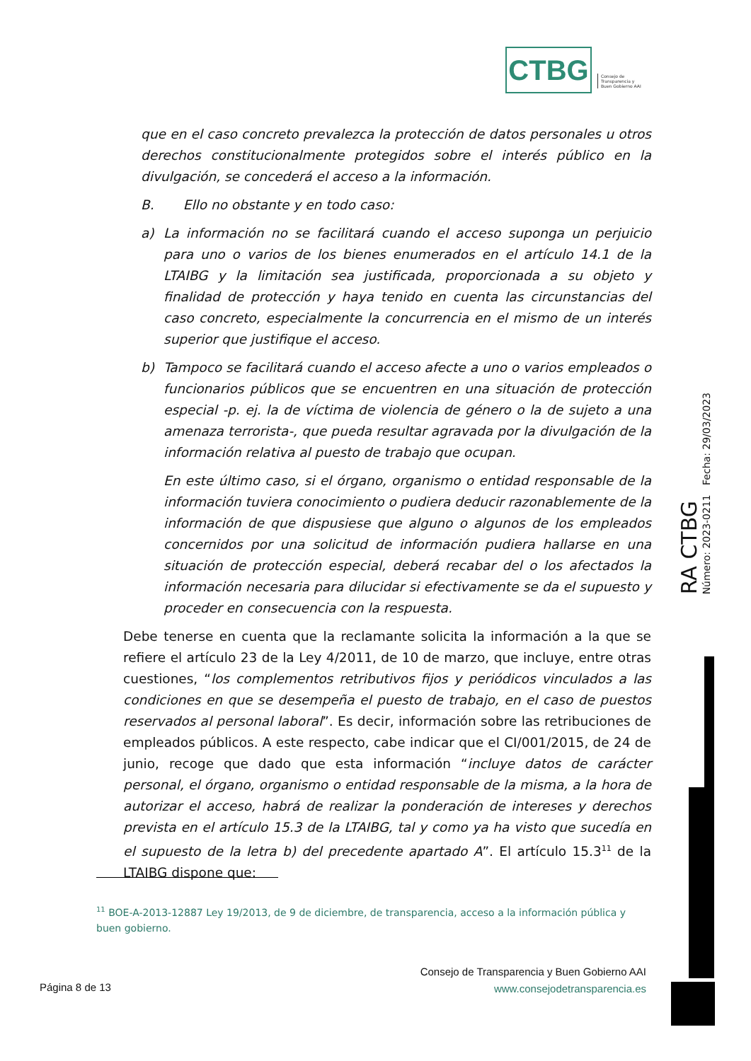CTBG
Consejo de
Transparencia y
Buen Gobierno AAI
que en el caso concreto prevalezca la protección de datos personales u otros derechos constitucionalmente protegidos sobre el interés público en la divulgación, se concederá el acceso a la información.
B. Ello no obstante y en todo caso:
a) La información no se facilitará cuando el acceso suponga un perjuicio para uno o varios de los bienes enumerados en el artículo 14.1 de la LTAIBG y la limitación sea justificada, proporcionada a su objeto y finalidad de protección y haya tenido en cuenta las circunstancias del caso concreto, especialmente la concurrencia en el mismo de un interés superior que justifique el acceso.
b) Tampoco se facilitará cuando el acceso afecte a uno o varios empleados o funcionarios públicos que se encuentren en una situación de protección especial -p. ej. la de víctima de violencia de género o la de sujeto a una amenaza terrorista-, que pueda resultar agravada por la divulgación de la información relativa al puesto de trabajo que ocupan.
En este último caso, si el órgano, organismo o entidad responsable de la información tuviera conocimiento o pudiera deducir razonablemente de la información de que dispusiese que alguno o algunos de los empleados concernidos por una solicitud de información pudiera hallarse en una situación de protección especial, deberá recabar del o los afectados la información necesaria para dilucidar si efectivamente se da el supuesto y proceder en consecuencia con la respuesta.
Debe tenerse en cuenta que la reclamante solicita la información a la que se refiere el artículo 23 de la Ley 4/2011, de 10 de marzo, que incluye, entre otras cuestiones, “los complementos retributivos fijos y periódicos vinculados a las condiciones en que se desempeña el puesto de trabajo, en el caso de puestos reservados al personal laboral”. Es decir, información sobre las retribuciones de empleados públicos. A este respecto, cabe indicar que el CI/001/2015, de 24 de junio, recoge que dado que esta información “incluye datos de carácter personal, el órgano, organismo o entidad responsable de la misma, a la hora de autorizar el acceso, habrá de realizar la ponderación de intereses y derechos prevista en el artículo 15.3 de la LTAIBG, tal y como ya ha visto que sucedía en el supuesto de la letra b) del precedente apartado A”. El artículo 15.3<sup>11</sup> de la LTAIBG dispone que:
RA CTBG
Número: 2023-0211 Fecha: 29/03/2023
<sup>11</sup> BOE-A-2013-12887 Ley 19/2013, de 9 de diciembre, de transparencia, acceso a la información pública y buen gobierno.
Página 8 de 13
Consejo de Transparencia y Buen Gobierno AAI
www.consejodetransparencia.es